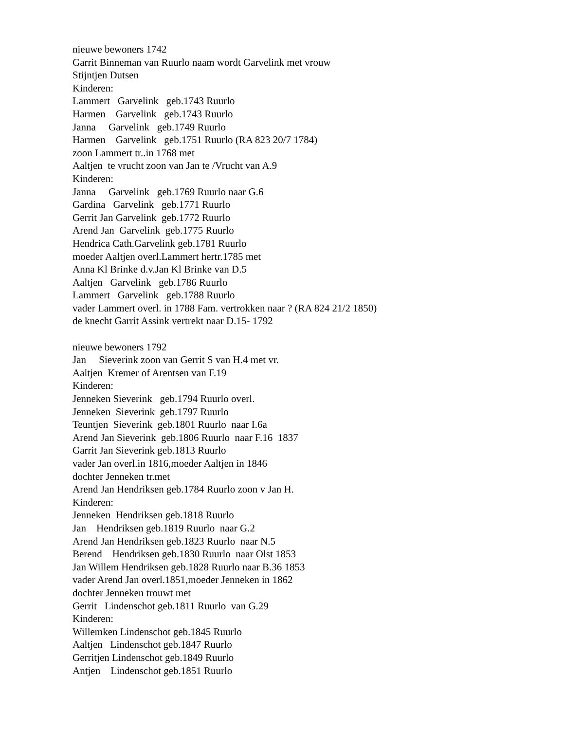nieuwe bewoners 1742 Garrit Binneman van Ruurlo naam wordt Garvelink met vrouw Stijntjen Dutsen Kinderen: Lammert Garvelink geb.1743 Ruurlo Harmen Garvelink geb.1743 Ruurlo Janna Garvelink geb.1749 Ruurlo Harmen Garvelink geb.1751 Ruurlo (RA 823 20/7 1784) zoon Lammert tr..in 1768 met Aaltjen te vrucht zoon van Jan te /Vrucht van A.9 Kinderen: Janna Garvelink geb.1769 Ruurlo naar G.6 Gardina Garvelink geb.1771 Ruurlo Gerrit Jan Garvelink geb.1772 Ruurlo Arend Jan Garvelink geb.1775 Ruurlo Hendrica Cath.Garvelink geb.1781 Ruurlo moeder Aaltjen overl.Lammert hertr.1785 met Anna Kl Brinke d.v.Jan Kl Brinke van D.5 Aaltjen Garvelink geb.1786 Ruurlo Lammert Garvelink geb.1788 Ruurlo vader Lammert overl. in 1788 Fam. vertrokken naar ? (RA 824 21/2 1850) de knecht Garrit Assink vertrekt naar D.15- 1792 nieuwe bewoners 1792 Jan Sieverink zoon van Gerrit S van H.4 met vr. Aaltjen Kremer of Arentsen van F.19 Kinderen: Jenneken Sieverink geb.1794 Ruurlo overl. Jenneken Sieverink geb.1797 Ruurlo Teuntjen Sieverink geb.1801 Ruurlo naar I.6a Arend Jan Sieverink geb.1806 Ruurlo naar F.16 1837 Garrit Jan Sieverink geb.1813 Ruurlo vader Jan overl.in 1816,moeder Aaltjen in 1846 dochter Jenneken tr.met Arend Jan Hendriksen geb.1784 Ruurlo zoon v Jan H. Kinderen: Jenneken Hendriksen geb.1818 Ruurlo Jan Hendriksen geb.1819 Ruurlo naar G.2 Arend Jan Hendriksen geb.1823 Ruurlo naar N.5 Berend Hendriksen geb.1830 Ruurlo naar Olst 1853 Jan Willem Hendriksen geb.1828 Ruurlo naar B.36 1853 vader Arend Jan overl.1851,moeder Jenneken in 1862 dochter Jenneken trouwt met Gerrit Lindenschot geb.1811 Ruurlo van G.29 Kinderen: Willemken Lindenschot geb.1845 Ruurlo Aaltjen Lindenschot geb.1847 Ruurlo Gerritjen Lindenschot geb.1849 Ruurlo Antjen Lindenschot geb.1851 Ruurlo